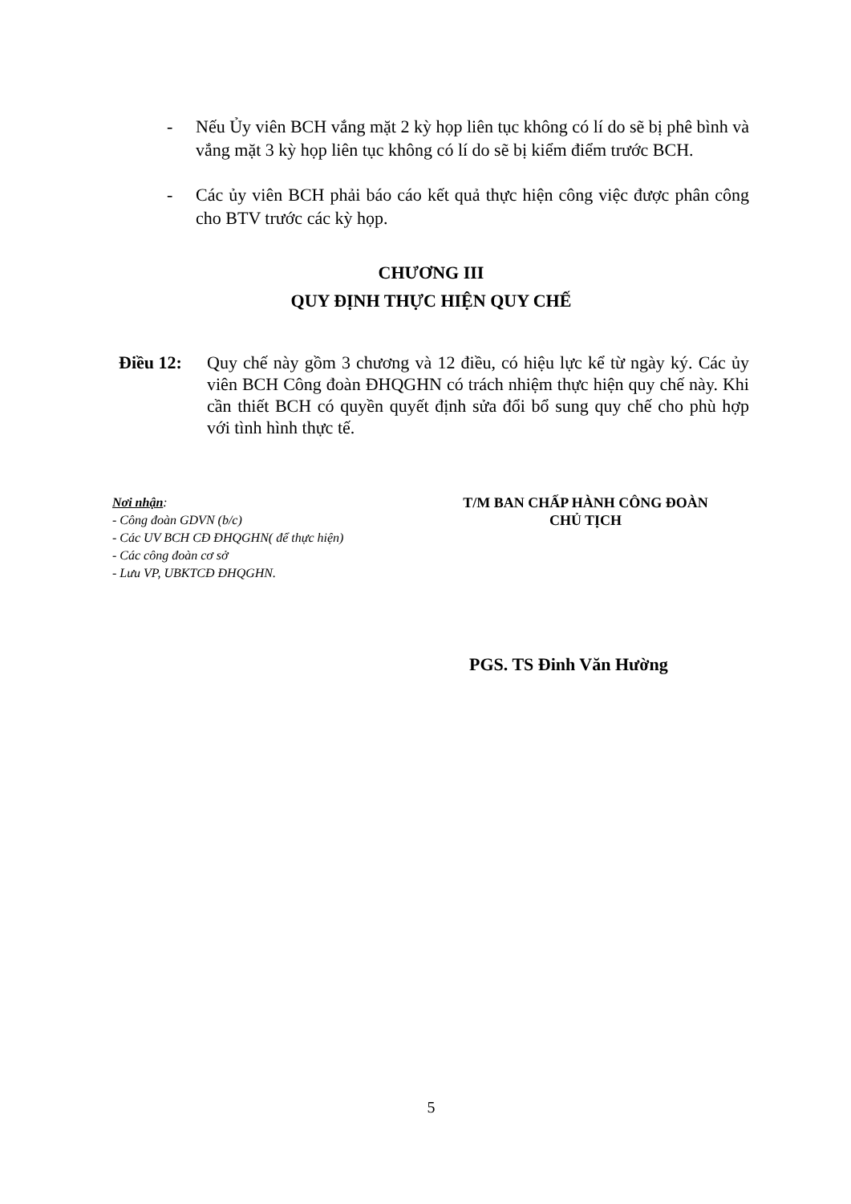- Nếu Ủy viên BCH vắng mặt 2 kỳ họp liên tục không có lí do sẽ bị phê bình và vắng mặt 3 kỳ họp liên tục không có lí do sẽ bị kiểm điểm trước BCH.
- Các ủy viên BCH phải báo cáo kết quả thực hiện công việc được phân công cho BTV trước các kỳ họp.
CHƯƠNG III
QUY ĐỊNH THỰC HIỆN QUY CHẾ
Điều 12: Quy chế này gồm 3 chương và 12 điều, có hiệu lực kể từ ngày ký. Các ủy viên BCH Công đoàn ĐHQGHN có trách nhiệm thực hiện quy chế này. Khi cần thiết BCH có quyền quyết định sửa đổi bổ sung quy chế cho phù hợp với tình hình thực tế.
Nơi nhận:
- Công đoàn GDVN (b/c)
- Các UV BCH CĐ ĐHQGHN( để thực hiện)
- Các công đoàn cơ sở
- Lưu VP, UBKTCĐ ĐHQGHN.
T/M BAN CHẤP HÀNH CÔNG ĐOÀN
CHỦ TỊCH
PGS. TS Đinh Văn Hường
5